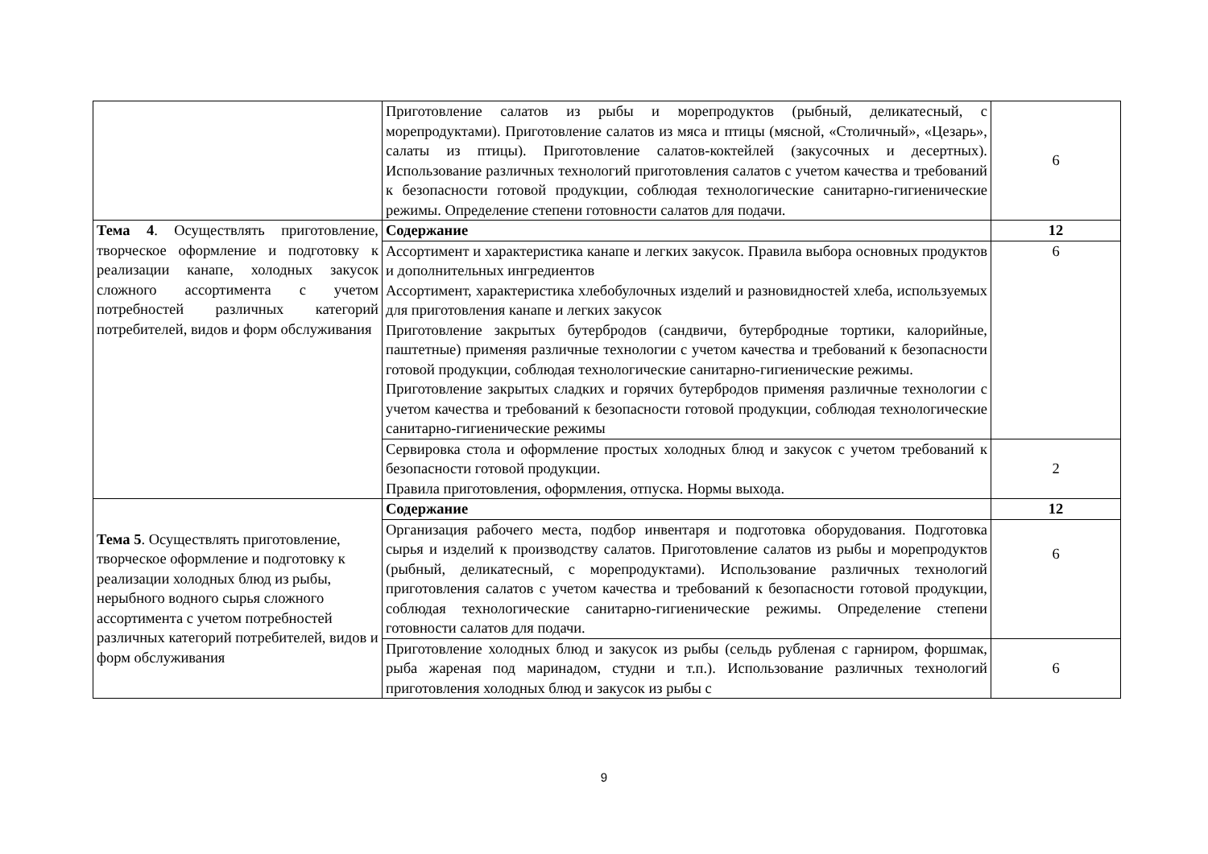| | Приготовление салатов из рыбы и морепродуктов (рыбный, деликатесный, с морепродуктами). Приготовление салатов из мяса и птицы (мясной, «Столичный», «Цезарь», салаты из птицы). Приготовление салатов-коктейлей (закусочных и десертных). Использование различных технологий приготовления салатов с учетом качества и требований к безопасности готовой продукции, соблюдая технологические санитарно-гигиенические режимы. Определение степени готовности салатов для подачи. | 6 |
| Тема 4 . Осуществлять приготовление, творческое оформление и подготовку к реализации канапе, холодных закусок сложного ассортимента с учетом потребностей различных категорий потребителей, видов и форм обслуживания | Содержание | 12 |
| | Ассортимент и характеристика канапе и легких закусок. Правила выбора основных продуктов и дополнительных ингредиентов Ассортимент, характеристика хлебобулочных изделий и разновидностей хлеба, используемых для приготовления канапе и легких закусок Приготовление закрытых бутербродов (сандвичи, бутербродные тортики, калорийные, паштетные) применяя различные технологии с учетом качества и требований к безопасности готовой продукции, соблюдая технологические санитарно-гигиенические режимы. Приготовление закрытых сладких и горячих бутербродов применяя различные технологии с учетом качества и требований к безопасности готовой продукции, соблюдая технологические санитарно-гигиенические режимы | 6 |
| | Сервировка стола и оформление простых холодных блюд и закусок с учетом требований к безопасности готовой продукции. Правила приготовления, оформления, отпуска. Нормы выхода. | 2 |
| Тема 5 . Осуществлять приготовление, творческое оформление и подготовку к реализации холодных блюд из рыбы, нерыбного водного сырья сложного ассортимента с учетом потребностей различных категорий потребителей, видов и форм обслуживания | Содержание | 12 |
| | Организация рабочего места, подбор инвентаря и подготовка оборудования. Подготовка сырья и изделий к производству салатов. Приготовление салатов из рыбы и морепродуктов (рыбный, деликатесный, с морепродуктами). Использование различных технологий приготовления салатов с учетом качества и требований к безопасности готовой продукции, соблюдая технологические санитарно-гигиенические режимы. Определение степени готовности салатов для подачи. | 6 |
| | Приготовление холодных блюд и закусок из рыбы (сельдь рубленая с гарниром, форшмак, рыба жареная под маринадом, студни и т.п.). Использование различных технологий приготовления холодных блюд и закусок из рыбы с | 6 |
9